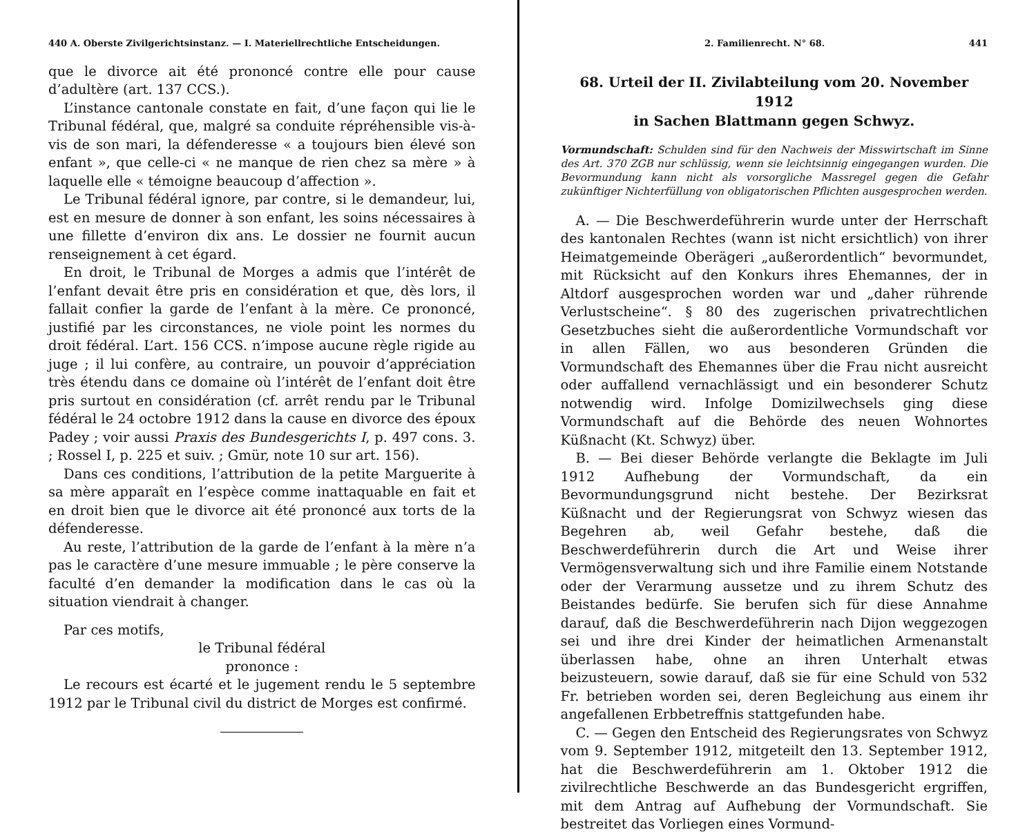440 A. Oberste Zivilgerichtsinstanz. — I. Materiellrechtliche Entscheidungen.
que le divorce ait été prononcé contre elle pour cause d’adultère (art. 137 CCS.).
L’instance cantonale constate en fait, d’une façon qui lie le Tribunal fédéral, que, malgré sa conduite répréhensible vis-à-vis de son mari, la défenderesse « a toujours bien élevé son enfant », que celle-ci « ne manque de rien chez sa mère » à laquelle elle « témoigne beaucoup d’affection ».
Le Tribunal fédéral ignore, par contre, si le demandeur, lui, est en mesure de donner à son enfant, les soins nécessaires à une fillette d’environ dix ans. Le dossier ne fournit aucun renseignement à cet égard.
En droit, le Tribunal de Morges a admis que l’intérêt de l’enfant devait être pris en considération et que, dès lors, il fallait confier la garde de l’enfant à la mère. Ce prononcé, justifié par les circonstances, ne viole point les normes du droit fédéral. L’art. 156 CCS. n’impose aucune règle rigide au juge ; il lui confère, au contraire, un pouvoir d’appréciation très étendu dans ce domaine où l’intérêt de l’enfant doit être pris surtout en considération (cf. arrêt rendu par le Tribunal fédéral le 24 octobre 1912 dans la cause en divorce des époux Padey ; voir aussi Praxis des Bundesgerichts I, p. 497 cons. 3. ; Rossel I, p. 225 et suiv. ; Gmür, note 10 sur art. 156).
Dans ces conditions, l’attribution de la petite Marguerite à sa mère apparaît en l’espèce comme inattaquable en fait et en droit bien que le divorce ait été prononcé aux torts de la défenderesse.
Au reste, l’attribution de la garde de l’enfant à la mère n’a pas le caractère d’une mesure immuable ; le père conserve la faculté d’en demander la modification dans le cas où la situation viendrait à changer.
Par ces motifs,
le Tribunal fédéral
prononce :
Le recours est écarté et le jugement rendu le 5 septembre 1912 par le Tribunal civil du district de Morges est confirmé.
2. Familienrecht. N° 68. 441
68. Urteil der II. Zivilabteilung vom 20. November 1912
in Sachen Blattmann gegen Schwyz.
Vormundschaft: Schulden sind für den Nachweis der Misswirtschaft im Sinne des Art. 370 ZGB nur schlüssig, wenn sie leichtsinnig eingegangen wurden. Die Bevormundung kann nicht als vorsorgliche Massregel gegen die Gefahr zukünftiger Nichterfüllung von obligatorischen Pflichten ausgesprochen werden.
A. — Die Beschwerdeführerin wurde unter der Herrschaft des kantonalen Rechtes (wann ist nicht ersichtlich) von ihrer Heimatgemeinde Oberägeri „außerordentlich“ bevormundet, mit Rücksicht auf den Konkurs ihres Ehemannes, der in Altdorf ausgesprochen worden war und „daher rührende Verlustscheine“. § 80 des zugerischen privatrechtlichen Gesetzbuches sieht die außerordentliche Vormundschaft vor in allen Fällen, wo aus besonderen Gründen die Vormundschaft des Ehemannes über die Frau nicht ausreicht oder auffallend vernachlässigt und ein besonderer Schutz notwendig wird. Infolge Domizilwechsels ging diese Vormundschaft auf die Behörde des neuen Wohnortes Küßnacht (Kt. Schwyz) über.
B. — Bei dieser Behörde verlangte die Beklagte im Juli 1912 Aufhebung der Vormundschaft, da ein Bevormundungsgrund nicht bestehe. Der Bezirksrat Küßnacht und der Regierungsrat von Schwyz wiesen das Begehren ab, weil Gefahr bestehe, daß die Beschwerdeführerin durch die Art und Weise ihrer Vermögensverwaltung sich und ihre Familie einem Notstande oder der Verarmung aussetze und zu ihrem Schutz des Beistandes bedürfe. Sie berufen sich für diese Annahme darauf, daß die Beschwerdeführerin nach Dijon weggezogen sei und ihre drei Kinder der heimatlichen Armenanstalt überlassen habe, ohne an ihren Unterhalt etwas beizusteuern, sowie darauf, daß sie für eine Schuld von 532 Fr. betrieben worden sei, deren Begleichung aus einem ihr angefallenen Erbbetreffnis stattgefunden habe.
C. — Gegen den Entscheid des Regierungsrates von Schwyz vom 9. September 1912, mitgeteilt den 13. September 1912, hat die Beschwerdeführerin am 1. Oktober 1912 die zivilrechtliche Beschwerde an das Bundesgericht ergriffen, mit dem Antrag auf Aufhebung der Vormundschaft. Sie bestreitet das Vorliegen eines Vormund-